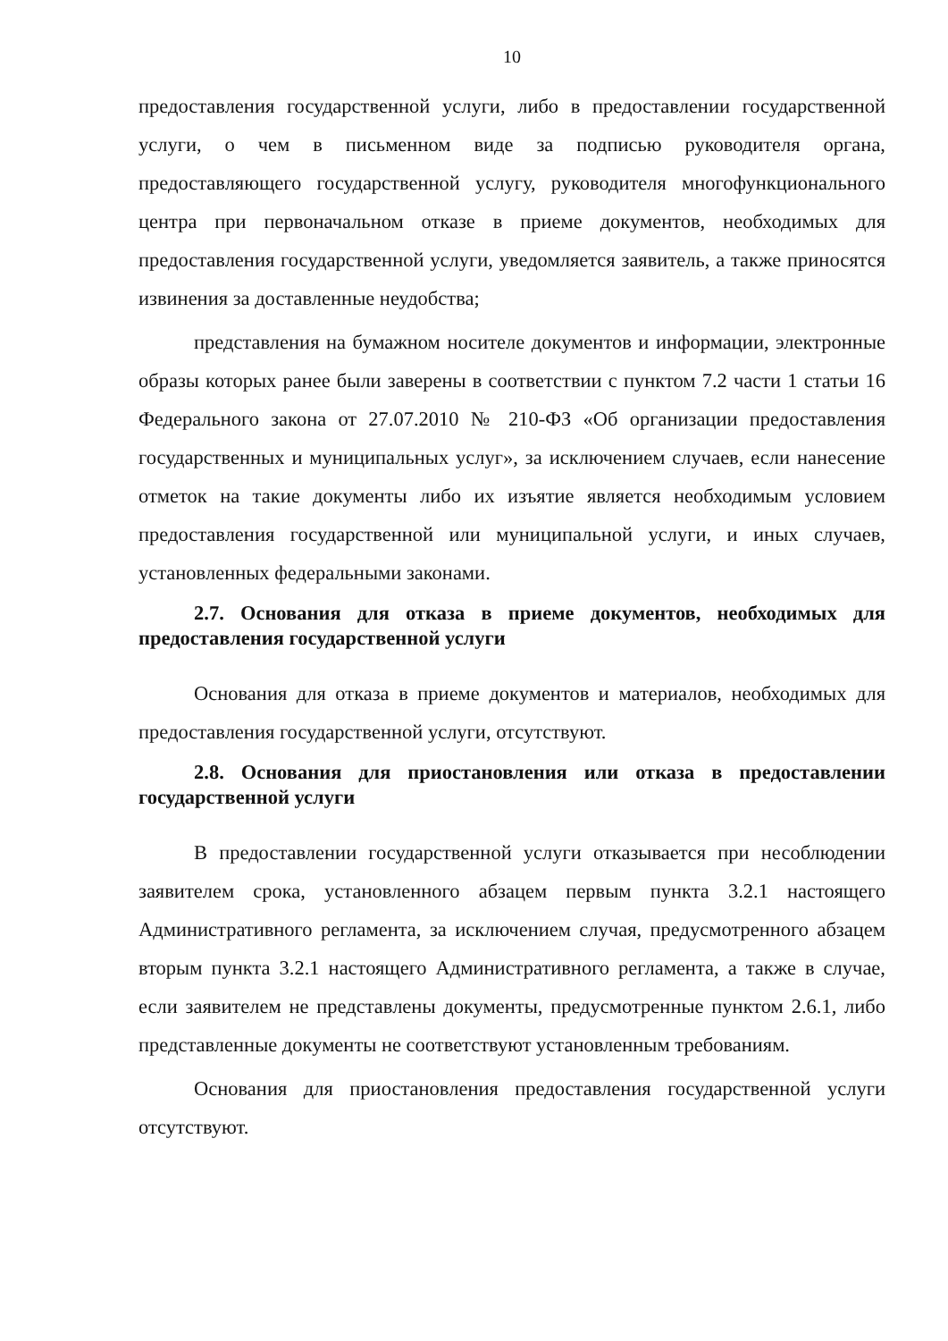10
предоставления государственной услуги, либо в предоставлении государственной услуги, о чем в письменном виде за подписью руководителя органа, предоставляющего государственной услугу, руководителя многофункционального центра при первоначальном отказе в приеме документов, необходимых для предоставления государственной услуги, уведомляется заявитель, а также приносятся извинения за доставленные неудобства;
представления на бумажном носителе документов и информации, электронные образы которых ранее были заверены в соответствии с пунктом 7.2 части 1 статьи 16 Федерального закона от 27.07.2010 № 210-ФЗ «Об организации предоставления государственных и муниципальных услуг», за исключением случаев, если нанесение отметок на такие документы либо их изъятие является необходимым условием предоставления государственной или муниципальной услуги, и иных случаев, установленных федеральными законами.
2.7. Основания для отказа в приеме документов, необходимых для предоставления государственной услуги
Основания для отказа в приеме документов и материалов, необходимых для предоставления государственной услуги, отсутствуют.
2.8. Основания для приостановления или отказа в предоставлении государственной услуги
В предоставлении государственной услуги отказывается при несоблюдении заявителем срока, установленного абзацем первым пункта 3.2.1 настоящего Административного регламента, за исключением случая, предусмотренного абзацем вторым пункта 3.2.1 настоящего Административного регламента, а также в случае, если заявителем не представлены документы, предусмотренные пунктом 2.6.1, либо представленные документы не соответствуют установленным требованиям.
Основания для приостановления предоставления государственной услуги отсутствуют.